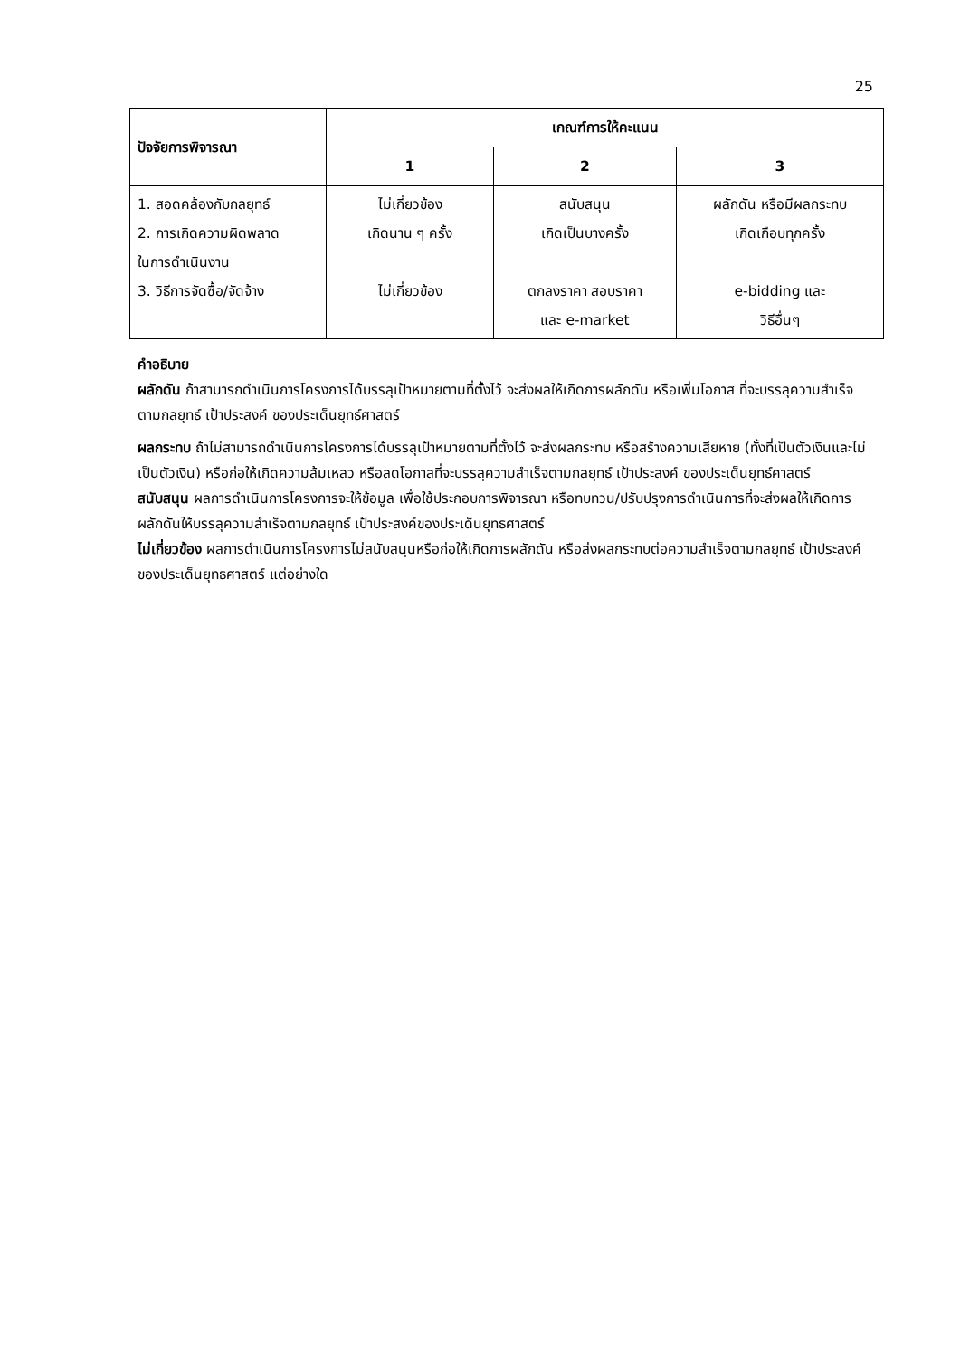25
| ปัจจัยการพิจารณา | เกณฑ์การให้คะแนน | | |
| --- | --- | --- | --- |
| | 1 | 2 | 3 |
| 1. สอดคล้องกับกลยุทธ์ 2. การเกิดความผิดพลาด ในการดำเนินงาน 3. วิธีการจัดซื้อ/จัดจ้าง | ไม่เกี่ยวข้อง เกิดนาน ๆ ครั้ง ไม่เกี่ยวข้อง | สนับสนุน เกิดเป็นบางครั้ง ตกลงราคา สอบราคา และ e-market | ผลักดัน หรือมีผลกระทบ เกิดเกือบทุกครั้ง e-bidding และ วิธีอื่นๆ |
คำอธิบาย
ผลักดัน ถ้าสามารถดำเนินการโครงการได้บรรลุเป้าหมายตามที่ตั้งไว้ จะส่งผลให้เกิดการผลักดัน หรือเพิ่มโอกาส ที่จะบรรลุความสำเร็จตามกลยุทธ์ เป้าประสงค์ ของประเด็นยุทธ์ศาสตร์
ผลกระทบ ถ้าไม่สามารถดำเนินการโครงการได้บรรลุเป้าหมายตามที่ตั้งไว้ จะส่งผลกระทบ หรือสร้างความเสียหาย (ทั้งที่เป็นตัวเงินและไม่เป็นตัวเงิน) หรือก่อให้เกิดความล้มเหลว หรือลดโอกาสที่จะบรรลุความสำเร็จตามกลยุทธ์ เป้าประสงค์ ของประเด็นยุทธ์ศาสตร์
สนับสนุน ผลการดำเนินการโครงการจะให้ข้อมูล เพื่อใช้ประกอบการพิจารณา หรือทบทวน/ปรับปรุงการดำเนินการที่จะส่งผลให้เกิดการผลักดันให้บรรลุความสำเร็จตามกลยุทธ์ เป้าประสงค์ของประเด็นยุทธศาสตร์
ไม่เกี่ยวข้อง ผลการดำเนินการโครงการไม่สนับสนุนหรือก่อให้เกิดการผลักดัน หรือส่งผลกระทบต่อความสำเร็จตามกลยุทธ์ เป้าประสงค์ของประเด็นยุทธศาสตร์ แต่อย่างใด